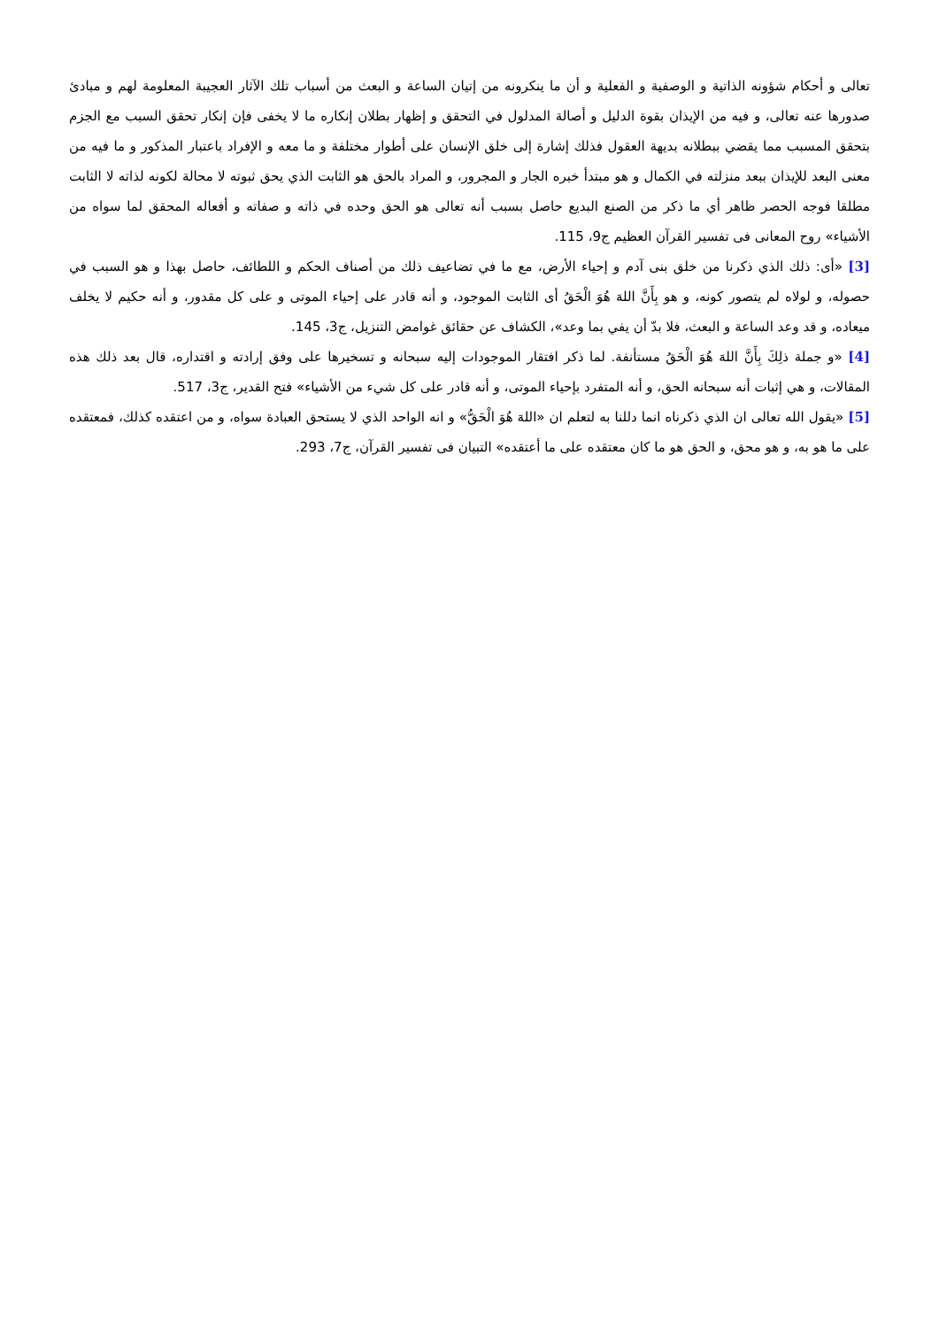تعالى و أحكام شؤونه الذاتية و الوصفية و الفعلية و أن ما ينكرونه من إتيان الساعة و البعث من أسباب تلك الآثار العجيبة المعلومة لهم و مبادئ صدورها عنه تعالى، و فيه من الإيذان بقوة الدليل و أصالة المدلول في التحقق و إظهار بطلان إنكاره ما لا يخفى فإن إنكار تحقق السبب مع الجزم بتحقق المسبب مما يقضي ببطلانه بديهة العقول فذلك إشارة إلى خلق الإنسان على أطوار مختلفة و ما معه و الإفراد باعتبار المذكور و ما فيه من معنى البعد للإيذان ببعد منزلته في الكمال و هو مبتدأ خبره الجار و المجرور، و المراد بالحق هو الثابت الذي يحق ثبوته لا محالة لكونه لذاته لا الثابت مطلقا فوجه الحصر ظاهر أي ما ذكر من الصنع البديع حاصل بسبب أنه تعالى هو الحق وحده في ذاته و صفاته و أفعاله المحقق لما سواه من الأشياء» روح المعانى فى تفسير القرآن العظيم ج9، 115.
[3] «أى: ذلك الذي ذكرنا من خلق بنى آدم و إحياء الأرض، مع ما في تضاعيف ذلك من أصناف الحكم و اللطائف، حاصل بهذا و هو السبب في حصوله، و لولاه لم يتصور كونه، و هو بِأَنَّ اللهَ هُوَ الْحَقُ أى الثابت الموجود، و أنه قادر على إحياء الموتى و على كل مقدور، و أنه حكيم لا يخلف ميعاده، و قد وعد الساعة و البعث، فلا بدّ أن يفي بما وعد»، الكشاف عن حقائق غوامض التنزيل، ج3، 145.
[4] «و جملة ذلِكَ بِأَنَّ اللهَ هُوَ الْحَقُ مستأنفة. لما ذكر افتقار الموجودات إليه سبحانه و تسخيرها على وفق إرادته و اقتداره، قال بعد ذلك هذه المقالات، و هي إثبات أنه سبحانه الحق، و أنه المتفرد بإحياء الموتى، و أنه قادر على كل شيء من الأشياء» فتح القدير، ج3، 517.
[5] «يقول الله تعالى ان الذي ذكرناه انما دللنا به لتعلم ان «اللهَ هُوَ الْحَقُّ» و انه الواحد الذي لا يستحق العبادة سواه، و من اعتقده كذلك، فمعتقده على ما هو به، و هو محق، و الحق هو ما كان معتقده على ما أعتقده» التبيان فى تفسير القرآن، ج7، 293.